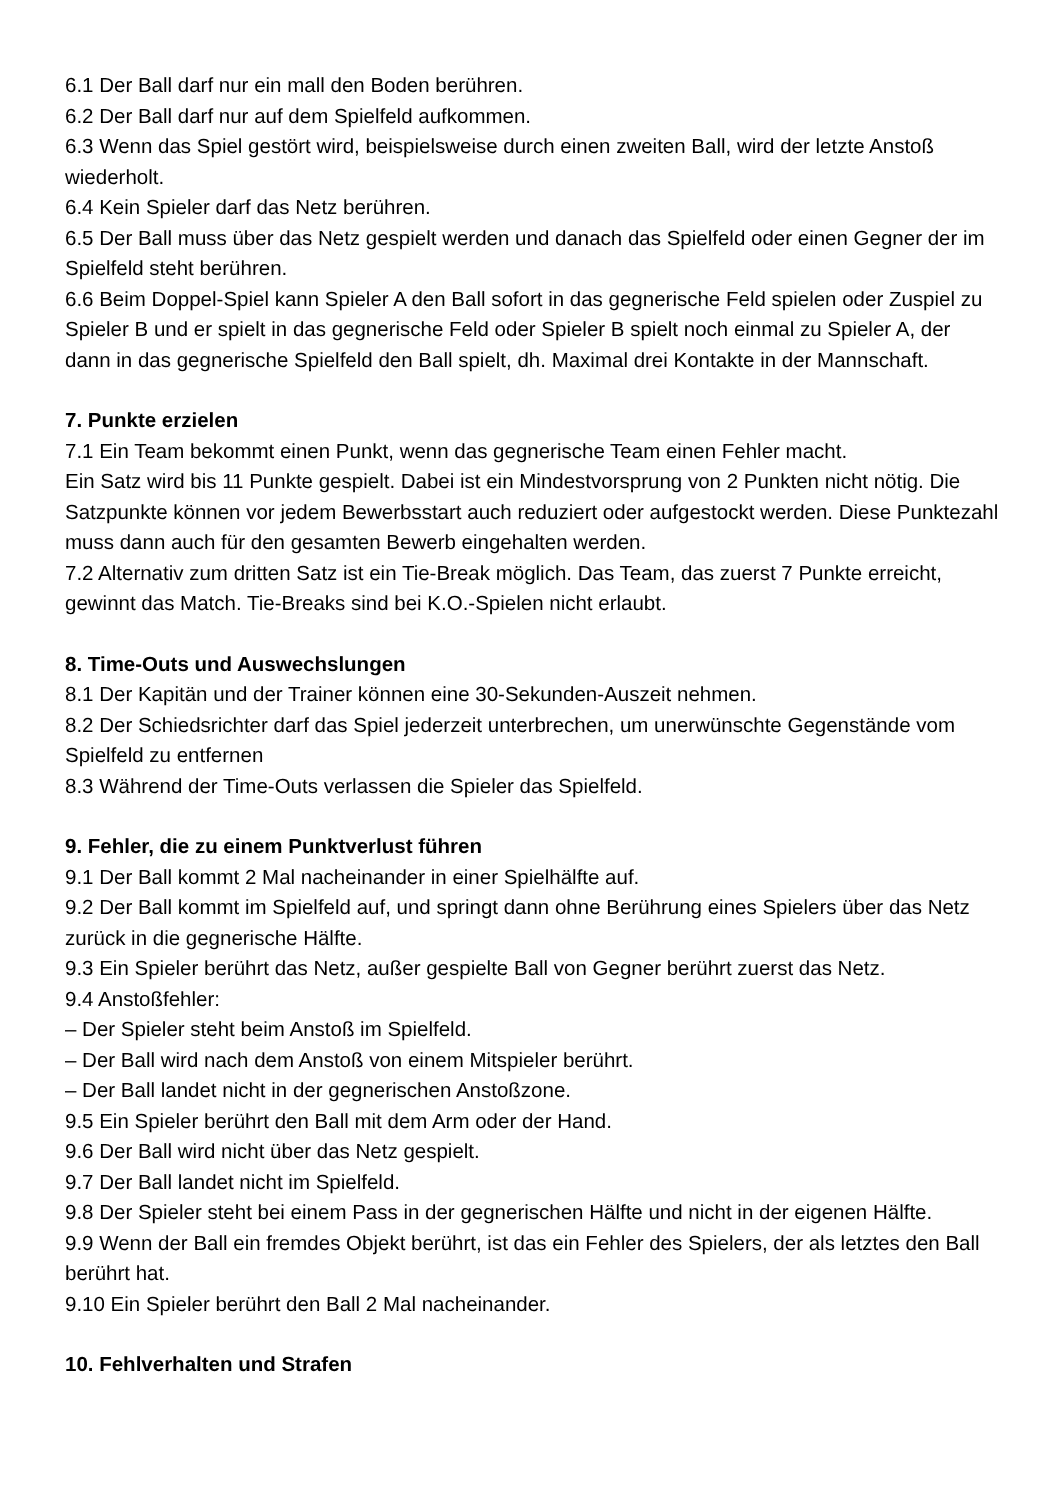6.1 Der Ball darf nur ein mall den Boden berühren.
6.2 Der Ball darf nur auf dem Spielfeld aufkommen.
6.3 Wenn das Spiel gestört wird, beispielsweise durch einen zweiten Ball, wird der letzte Anstoß wiederholt.
6.4 Kein Spieler darf das Netz berühren.
6.5 Der Ball muss über das Netz gespielt werden und danach das Spielfeld oder einen Gegner der im Spielfeld steht berühren.
6.6 Beim Doppel-Spiel kann Spieler A den Ball sofort in das gegnerische Feld spielen oder Zuspiel zu Spieler B und er spielt in das gegnerische Feld oder Spieler B spielt noch einmal zu Spieler A, der dann in das gegnerische Spielfeld den Ball spielt, dh. Maximal drei Kontakte in der Mannschaft.
7. Punkte erzielen
7.1 Ein Team bekommt einen Punkt, wenn das gegnerische Team einen Fehler macht.
Ein Satz wird bis 11 Punkte gespielt. Dabei ist ein Mindestvorsprung von 2 Punkten nicht nötig. Die Satzpunkte können vor jedem Bewerbsstart auch reduziert oder aufgestockt werden. Diese Punktezahl muss dann auch für den gesamten Bewerb eingehalten werden.
7.2 Alternativ zum dritten Satz ist ein Tie-Break möglich. Das Team, das zuerst 7 Punkte erreicht, gewinnt das Match. Tie-Breaks sind bei K.O.-Spielen nicht erlaubt.
8. Time-Outs und Auswechslungen
8.1 Der Kapitän und der Trainer können eine 30-Sekunden-Auszeit nehmen.
8.2 Der Schiedsrichter darf das Spiel jederzeit unterbrechen, um unerwünschte Gegenstände vom Spielfeld zu entfernen
8.3 Während der Time-Outs verlassen die Spieler das Spielfeld.
9. Fehler, die zu einem Punktverlust führen
9.1 Der Ball kommt 2 Mal nacheinander in einer Spielhälfte auf.
9.2 Der Ball kommt im Spielfeld auf, und springt dann ohne Berührung eines Spielers über das Netz zurück in die gegnerische Hälfte.
9.3 Ein Spieler berührt das Netz, außer gespielte Ball von Gegner berührt zuerst das Netz.
9.4 Anstoßfehler:
– Der Spieler steht beim Anstoß im Spielfeld.
– Der Ball wird nach dem Anstoß von einem Mitspieler berührt.
– Der Ball landet nicht in der gegnerischen Anstoßzone.
9.5 Ein Spieler berührt den Ball mit dem Arm oder der Hand.
9.6 Der Ball wird nicht über das Netz gespielt.
9.7 Der Ball landet nicht im Spielfeld.
9.8 Der Spieler steht bei einem Pass in der gegnerischen Hälfte und nicht in der eigenen Hälfte.
9.9 Wenn der Ball ein fremdes Objekt berührt, ist das ein Fehler des Spielers, der als letztes den Ball berührt hat.
9.10 Ein Spieler berührt den Ball 2 Mal nacheinander.
10. Fehlverhalten und Strafen